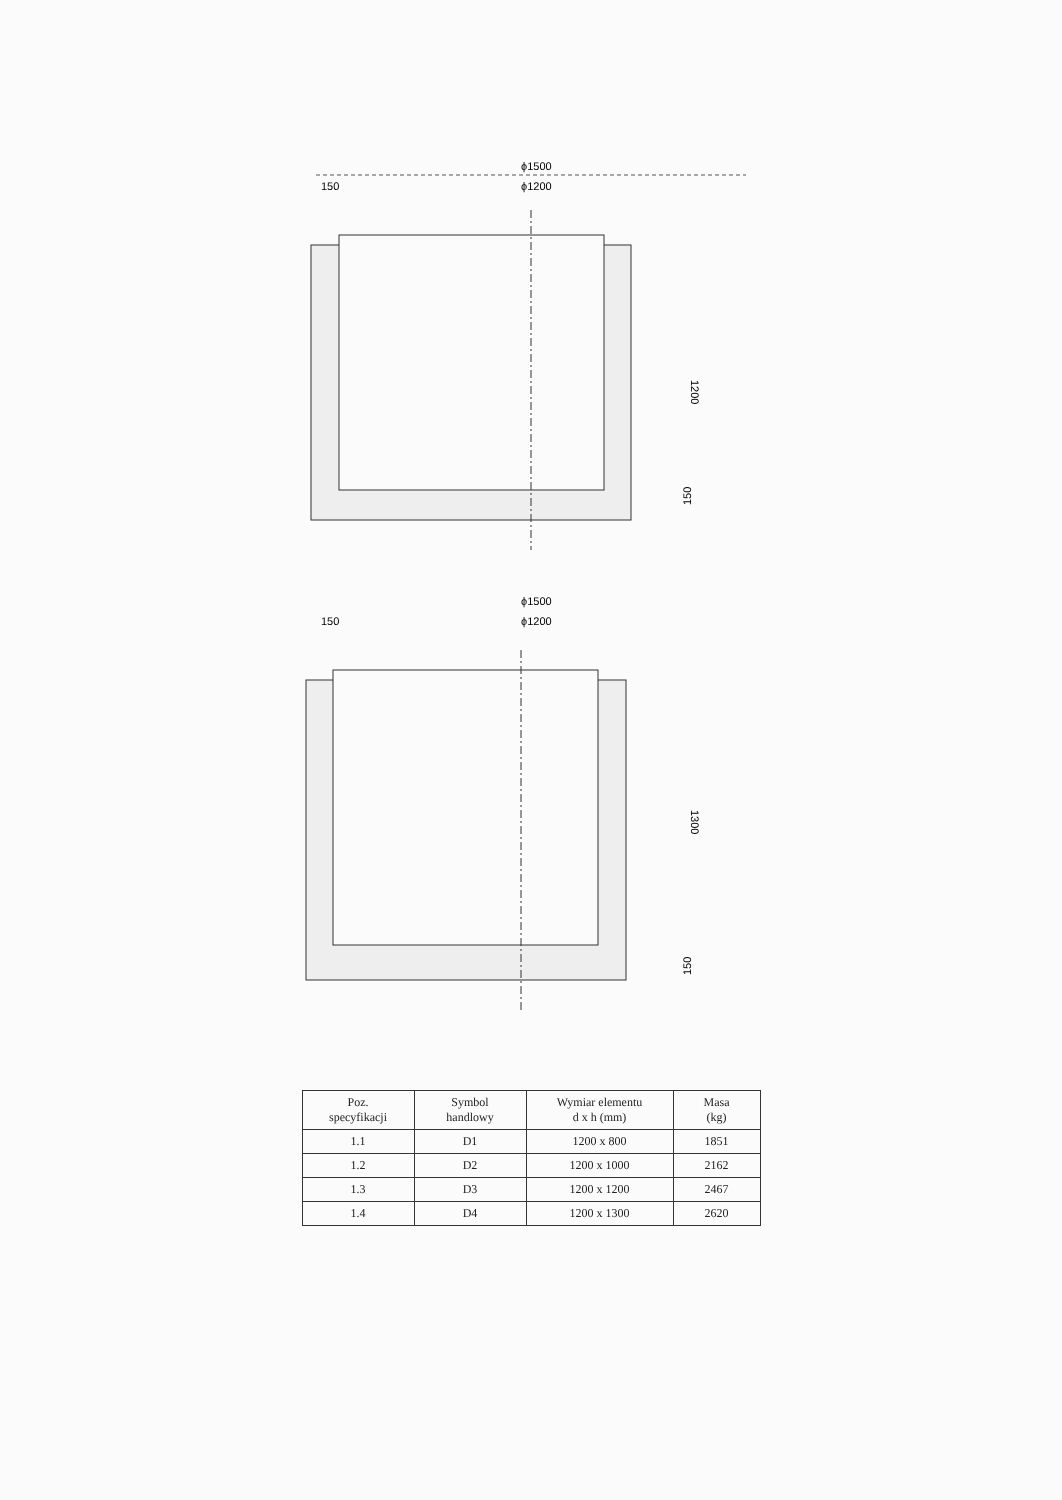ϕ1500
150
ϕ1200
1200
150
ϕ1500
150
ϕ1200
1300
150
| Poz. specyfikacji | Symbol handlowy | Wymiar elementu d x h (mm) | Masa (kg) |
| --- | --- | --- | --- |
| 1.1 | D1 | 1200 x 800 | 1851 |
| 1.2 | D2 | 1200 x 1000 | 2162 |
| 1.3 | D3 | 1200 x 1200 | 2467 |
| 1.4 | D4 | 1200 x 1300 | 2620 |